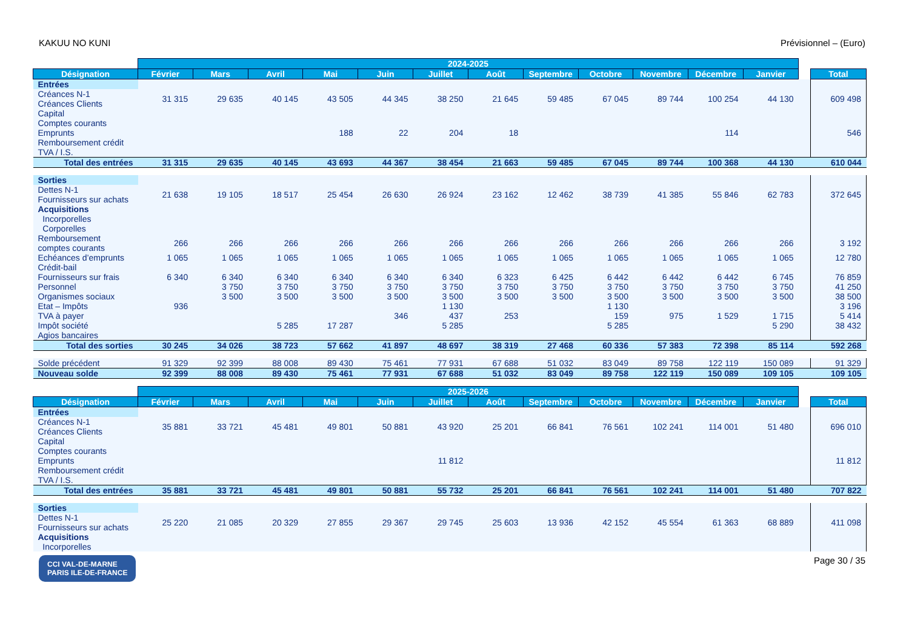KAKUU NO KUNI Prévisionnel – (Euro)
| | 2024-2025 | | | | | | | | | | | | | |
| Désignation | Février | Mars | Avril | Mai | Juin | Juillet | Août | Septembre | Octobre | Novembre | Décembre | Janvier | | Total |
| Entrées | | | | | | | | | | | | | | |
| Créances N-1 Créances Clients | 31 315 | 29 635 | 40 145 | 43 505 | 44 345 | 38 250 | 21 645 | 59 485 | 67 045 | 89 744 | 100 254 | 44 130 | | 609 498 |
| Capital Comptes courants Emprunts Remboursement crédit TVA / I.S. | | | | 188 | 22 | 204 | 18 | | | | 114 | | | 546 |
| Total des entrées | 31 315 | 29 635 | 40 145 | 43 693 | 44 367 | 38 454 | 21 663 | 59 485 | 67 045 | 89 744 | 100 368 | 44 130 | | 610 044 |
| Sorties | | | | | | | | | | | | | | |
| Dettes N-1 Fournisseurs sur achats | 21 638 | 19 105 | 18 517 | 25 454 | 26 630 | 26 924 | 23 162 | 12 462 | 38 739 | 41 385 | 55 846 | 62 783 | | 372 645 |
| Acquisitions Incorporelles Corporelles | | | | | | | | | | | | | | |
| Remboursement comptes courants | 266 | 266 | 266 | 266 | 266 | 266 | 266 | 266 | 266 | 266 | 266 | 266 | | 3 192 |
| Echéances d’emprunts | 1 065 | 1 065 | 1 065 | 1 065 | 1 065 | 1 065 | 1 065 | 1 065 | 1 065 | 1 065 | 1 065 | 1 065 | | 12 780 |
| Crédit-bail | | | | | | | | | | | | | | |
| Fournisseurs sur frais | 6 340 | 6 340 | 6 340 | 6 340 | 6 340 | 6 340 | 6 323 | 6 425 | 6 442 | 6 442 | 6 442 | 6 745 | | 76 859 |
| Personnel | | 3 750 | 3 750 | 3 750 | 3 750 | 3 750 | 3 750 | 3 750 | 3 750 | 3 750 | 3 750 | 3 750 | | 41 250 |
| Organismes sociaux | | 3 500 | 3 500 | 3 500 | 3 500 | 3 500 | 3 500 | 3 500 | 3 500 | 3 500 | 3 500 | 3 500 | | 38 500 |
| Etat – Impôts | 936 | | | | | 1 130 | | | 1 130 | | | | | 3 196 |
| TVA à payer | | | | | 346 | 437 | 253 | | 159 | 975 | 1 529 | 1 715 | | 5 414 |
| Impôt société | | | 5 285 | 17 287 | | 5 285 | | | 5 285 | | | 5 290 | | 38 432 |
| Agios bancaires | | | | | | | | | | | | | | |
| Total des sorties | 30 245 | 34 026 | 38 723 | 57 662 | 41 897 | 48 697 | 38 319 | 27 468 | 60 336 | 57 383 | 72 398 | 85 114 | | 592 268 |
| Solde précédent | 91 329 | 92 399 | 88 008 | 89 430 | 75 461 | 77 931 | 67 688 | 51 032 | 83 049 | 89 758 | 122 119 | 150 089 | | 91 329 |
| Nouveau solde | 92 399 | 88 008 | 89 430 | 75 461 | 77 931 | 67 688 | 51 032 | 83 049 | 89 758 | 122 119 | 150 089 | 109 105 | | 109 105 |
| | 2025-2026 | | | | | | | | | | | | | |
| Désignation | Février | Mars | Avril | Mai | Juin | Juillet | Août | Septembre | Octobre | Novembre | Décembre | Janvier | | Total |
| Entrées | | | | | | | | | | | | | | |
| Créances N-1 Créances Clients | 35 881 | 33 721 | 45 481 | 49 801 | 50 881 | 43 920 | 25 201 | 66 841 | 76 561 | 102 241 | 114 001 | 51 480 | | 696 010 |
| Capital Comptes courants Emprunts Remboursement crédit TVA / I.S. | | | | | | 11 812 | | | | | | | | 11 812 |
| Total des entrées | 35 881 | 33 721 | 45 481 | 49 801 | 50 881 | 55 732 | 25 201 | 66 841 | 76 561 | 102 241 | 114 001 | 51 480 | | 707 822 |
| Sorties | | | | | | | | | | | | | | |
| Dettes N-1 Fournisseurs sur achats | 25 220 | 21 085 | 20 329 | 27 855 | 29 367 | 29 745 | 25 603 | 13 936 | 42 152 | 45 554 | 61 363 | 68 889 | | 411 098 |
| Acquisitions Incorporelles | | | | | | | | | | | | | | |
CCI VAL-DE-MARNE
PARIS ILE-DE-FRANCE Page 30 / 35